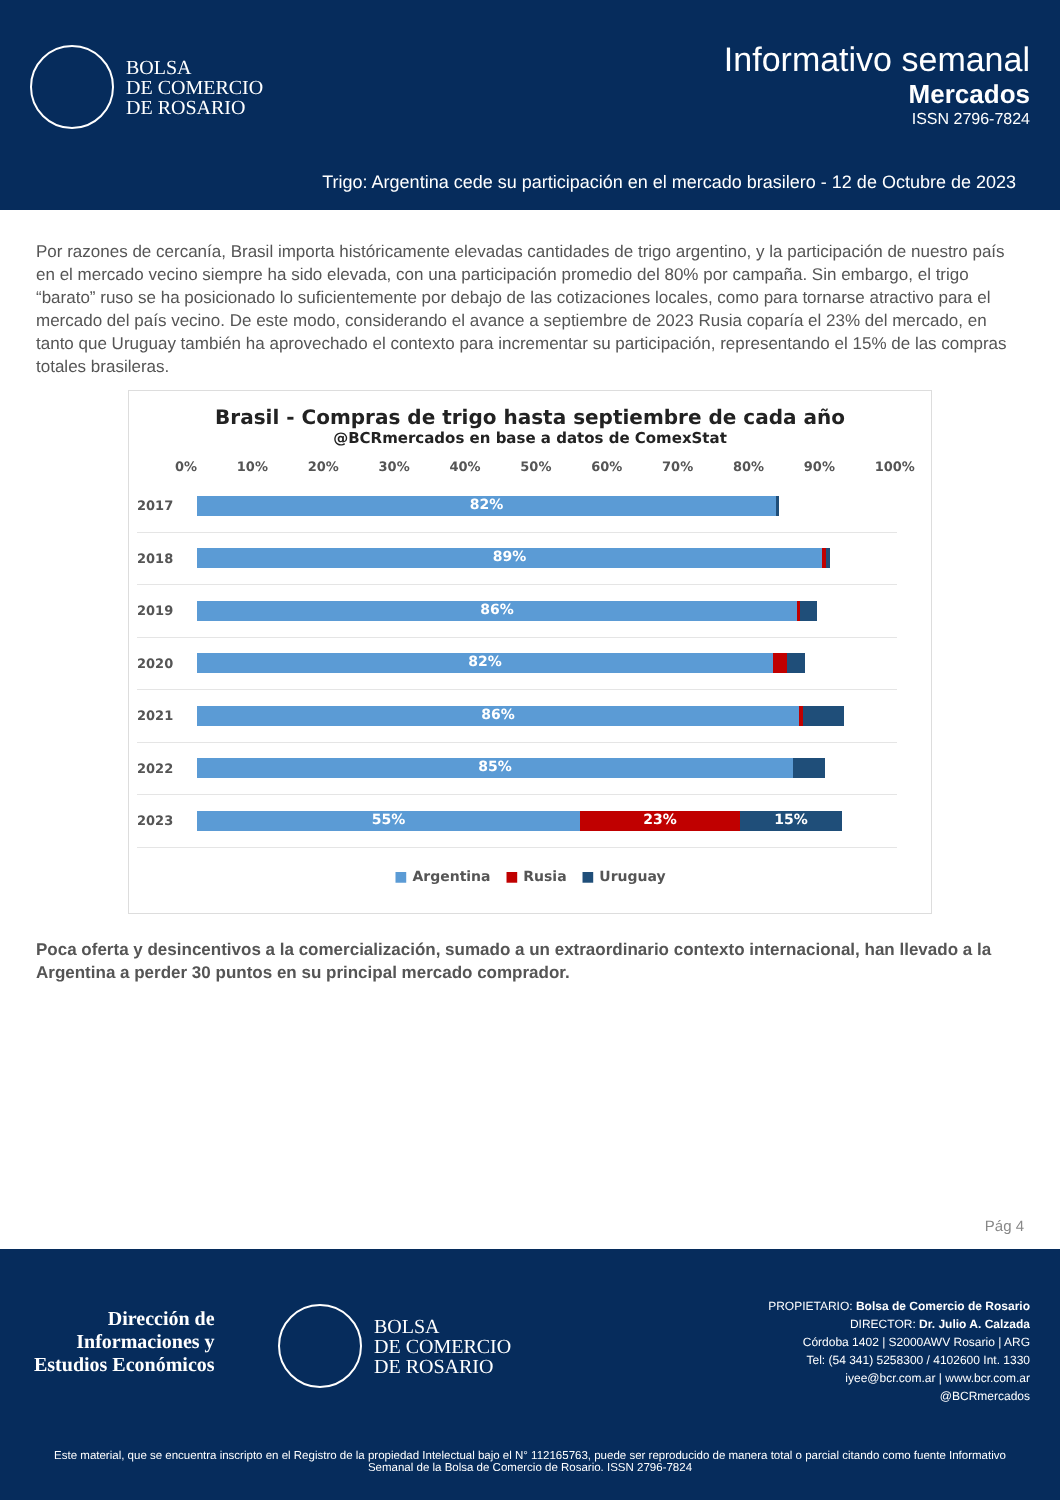BOLSA
DE COMERCIO
DE ROSARIO
Informativo semanal
Mercados
ISSN 2796-7824
Trigo: Argentina cede su participación en el mercado brasilero - 12 de Octubre de 2023
Por razones de cercanía, Brasil importa históricamente elevadas cantidades de trigo argentino, y la participación de nuestro país en el mercado vecino siempre ha sido elevada, con una participación promedio del 80% por campaña. Sin embargo, el trigo “barato” ruso se ha posicionado lo suficientemente por debajo de las cotizaciones locales, como para tornarse atractivo para el mercado del país vecino. De este modo, considerando el avance a septiembre de 2023 Rusia coparía el 23% del mercado, en tanto que Uruguay también ha aprovechado el contexto para incrementar su participación, representando el 15% de las compras totales brasileras.
Brasil - Compras de trigo hasta septiembre de cada año
@BCRmercados en base a datos de ComexStat
0% 10% 20% 30% 40% 50% 60% 70% 80% 90% 100%
2017
82%
2018
89%
2019
86%
2020
82%
2021
86%
2022
85%
2023
55% 23% 15%
■ Argentina ■ Rusia ■ Uruguay
Poca oferta y desincentivos a la comercialización, sumado a un extraordinario contexto internacional, han llevado a la Argentina a perder 30 puntos en su principal mercado comprador.
Pág 4
Dirección de
Informaciones y
Estudios Económicos
BOLSA
DE COMERCIO
DE ROSARIO
PROPIETARIO: Bolsa de Comercio de Rosario
DIRECTOR: Dr. Julio A. Calzada
Córdoba 1402 | S2000AWV Rosario | ARG
Tel: (54 341) 5258300 / 4102600 Int. 1330
iyee@bcr.com.ar | www.bcr.com.ar
@BCRmercados
Este material, que se encuentra inscripto en el Registro de la propiedad Intelectual bajo el N° 112165763, puede ser reproducido de manera total o parcial citando como fuente Informativo Semanal de la Bolsa de Comercio de Rosario. ISSN 2796-7824